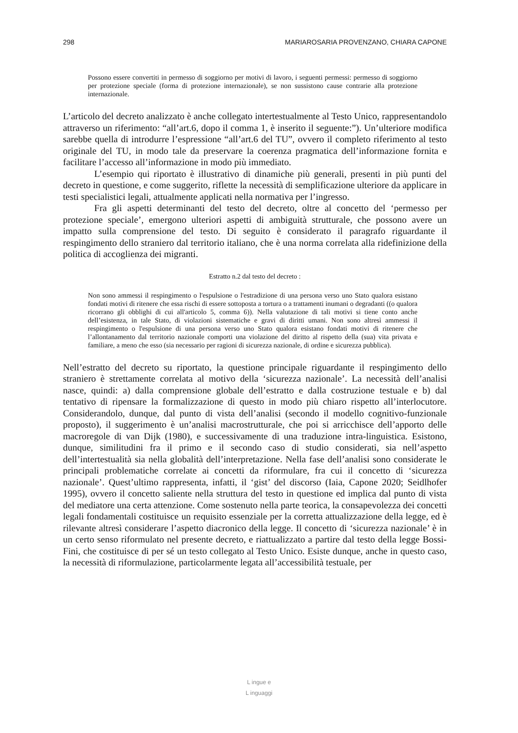298 MARIAROSARIA PROVENZANO, CHIARA CAPONE
Possono essere convertiti in permesso di soggiorno per motivi di lavoro, i seguenti permessi: permesso di soggiorno per protezione speciale (forma di protezione internazionale), se non sussistono cause contrarie alla protezione internazionale.
L’articolo del decreto analizzato è anche collegato intertestualmente al Testo Unico, rappresentandolo attraverso un riferimento: “all’art.6, dopo il comma 1, è inserito il seguente:”). Un’ulteriore modifica sarebbe quella di introdurre l’espressione “all’art.6 del TU”, ovvero il completo riferimento al testo originale del TU, in modo tale da preservare la coerenza pragmatica dell’informazione fornita e facilitare l’accesso all’informazione in modo più immediato.
L’esempio qui riportato è illustrativo di dinamiche più generali, presenti in più punti del decreto in questione, e come suggerito, riflette la necessità di semplificazione ulteriore da applicare in testi specialistici legali, attualmente applicati nella normativa per l’ingresso.
Fra gli aspetti determinanti del testo del decreto, oltre al concetto del ‘permesso per protezione speciale’, emergono ulteriori aspetti di ambiguità strutturale, che possono avere un impatto sulla comprensione del testo. Di seguito è considerato il paragrafo riguardante il respingimento dello straniero dal territorio italiano, che è una norma correlata alla ridefinizione della politica di accoglienza dei migranti.
Estratto n.2 dal testo del decreto :
Non sono ammessi il respingimento o l'espulsione o l'estradizione di una persona verso uno Stato qualora esistano fondati motivi di ritenere che essa rischi di essere sottoposta a tortura o a trattamenti inumani o degradanti ((o qualora ricorrano gli obblighi di cui all'articolo 5, comma 6)). Nella valutazione di tali motivi si tiene conto anche dell’esistenza, in tale Stato, di violazioni sistematiche e gravi di diritti umani. Non sono altresì ammessi il respingimento o l'espulsione di una persona verso uno Stato qualora esistano fondati motivi di ritenere che l’allontanamento dal territorio nazionale comporti una violazione del diritto al rispetto della (sua) vita privata e familiare, a meno che esso (sia necessario per ragioni di sicurezza nazionale, di ordine e sicurezza pubblica).
Nell’estratto del decreto su riportato, la questione principale riguardante il respingimento dello straniero è strettamente correlata al motivo della ‘sicurezza nazionale’. La necessità dell’analisi nasce, quindi: a) dalla comprensione globale dell’estratto e dalla costruzione testuale e b) dal tentativo di ripensare la formalizzazione di questo in modo più chiaro rispetto all’interlocutore. Considerandolo, dunque, dal punto di vista dell’analisi (secondo il modello cognitivo-funzionale proposto), il suggerimento è un’analisi macrostrutturale, che poi si arricchisce dell’apporto delle macroregole di van Dijk (1980), e successivamente di una traduzione intra-linguistica. Esistono, dunque, similitudini fra il primo e il secondo caso di studio considerati, sia nell’aspetto dell’intertestualità sia nella globalità dell’interpretazione. Nella fase dell’analisi sono considerate le principali problematiche correlate ai concetti da riformulare, fra cui il concetto di ‘sicurezza nazionale’. Quest’ultimo rappresenta, infatti, il ‘gist’ del discorso (Iaia, Capone 2020; Seidlhofer 1995), ovvero il concetto saliente nella struttura del testo in questione ed implica dal punto di vista del mediatore una certa attenzione. Come sostenuto nella parte teorica, la consapevolezza dei concetti legali fondamentali costituisce un requisito essenziale per la corretta attualizzazione della legge, ed è rilevante altresì considerare l’aspetto diacronico della legge. Il concetto di ‘sicurezza nazionale’ è in un certo senso riformulato nel presente decreto, e riattualizzato a partire dal testo della legge Bossi-Fini, che costituisce di per sé un testo collegato al Testo Unico. Esiste dunque, anche in questo caso, la necessità di riformulazione, particolarmente legata all’accessibilità testuale, per
L ingue e
L inguaggi